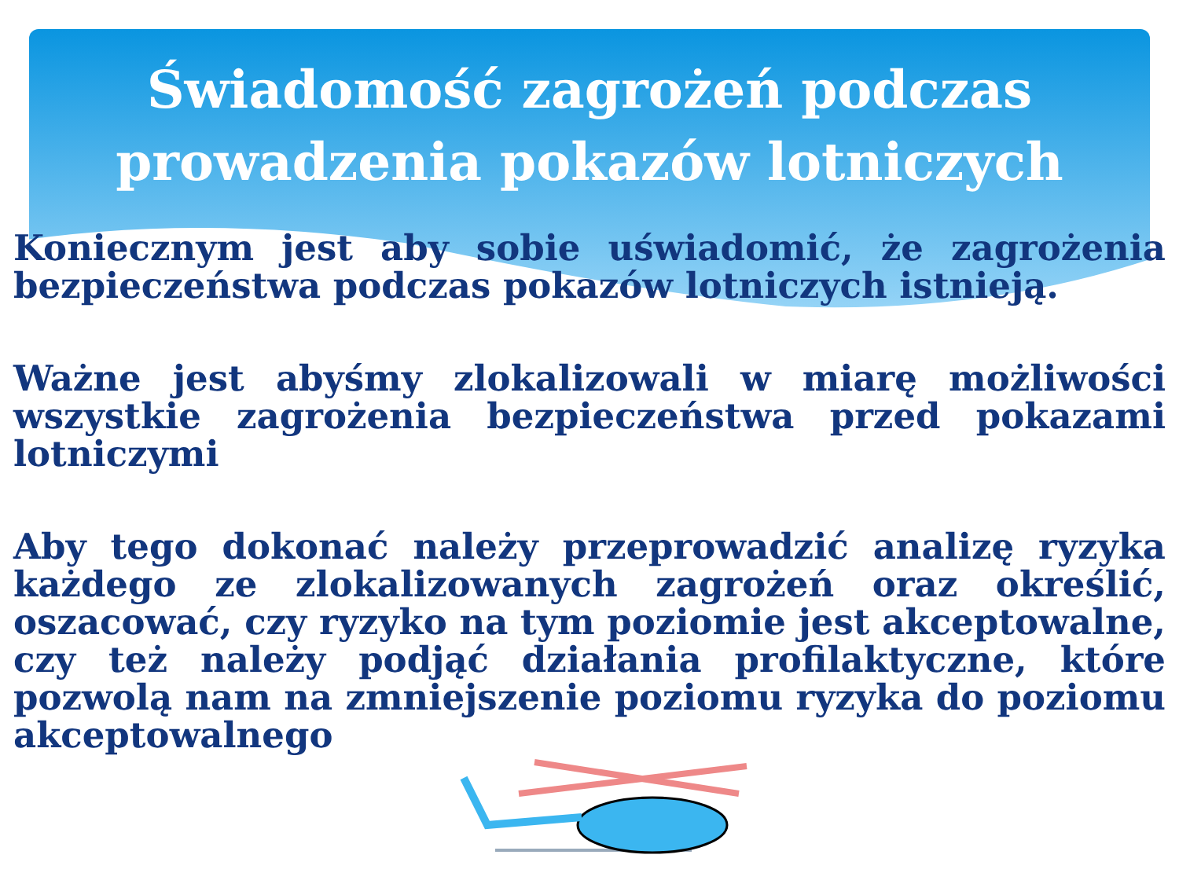Świadomość zagrożeń podczas
prowadzenia pokazów lotniczych
Koniecznym jest aby sobie uświadomić, że zagrożenia bezpieczeństwa podczas pokazów lotniczych istnieją.
Ważne jest abyśmy zlokalizowali w miarę możliwości wszystkie zagrożenia bezpieczeństwa przed pokazami lotniczymi
Aby tego dokonać należy przeprowadzić analizę ryzyka każdego ze zlokalizowanych zagrożeń oraz określić, oszacować, czy ryzyko na tym poziomie jest akceptowalne, czy też należy podjąć działania profilaktyczne, które pozwolą nam na zmniejszenie poziomu ryzyka do poziomu akceptowalnego